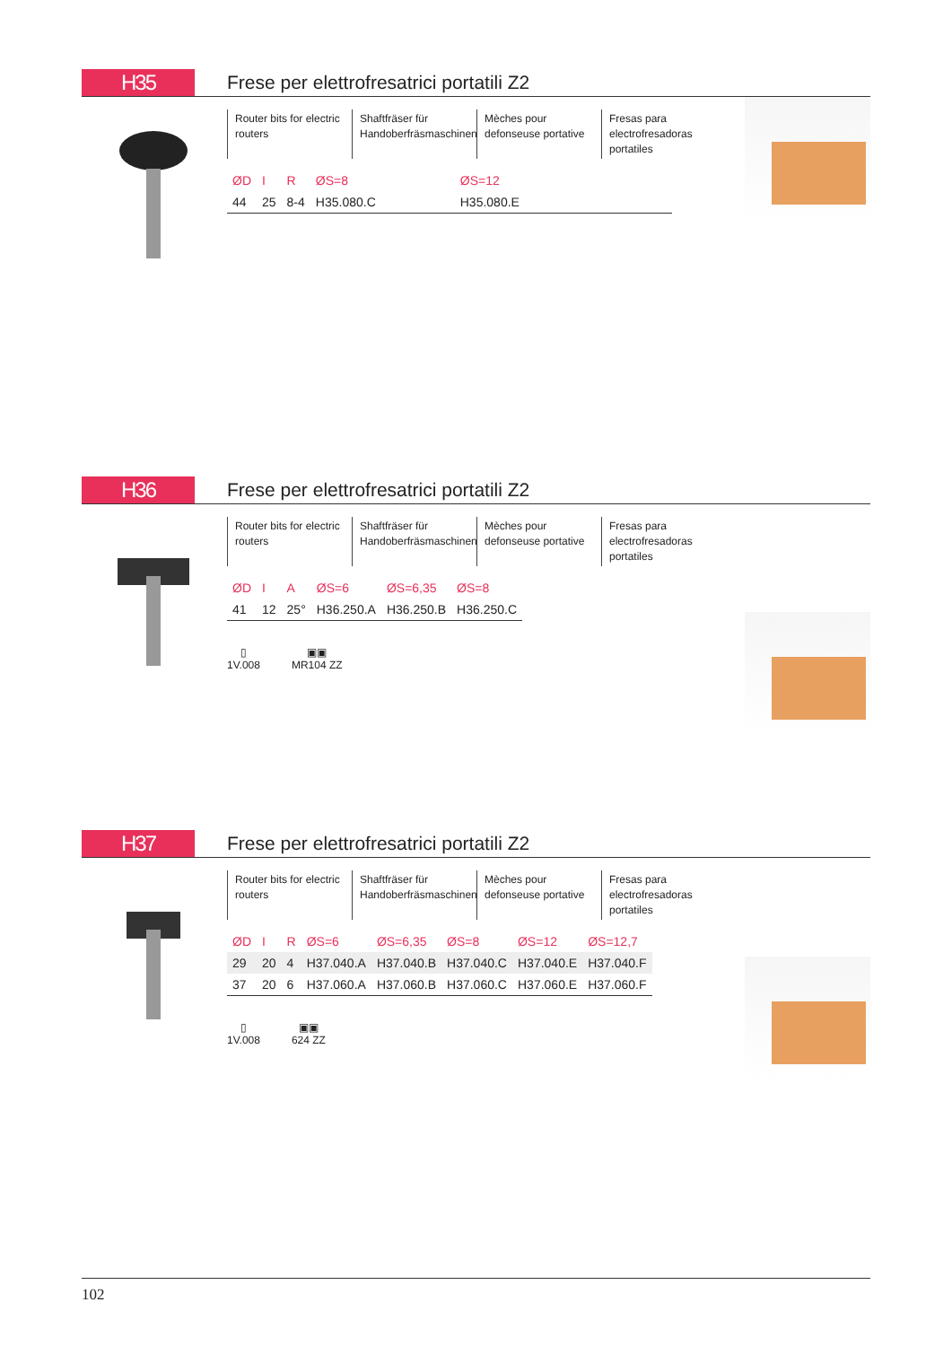H35
Frese per elettrofresatrici portatili Z2
Router bits for electric routers
Shaftfräser für Handoberfräsmaschinen
Mèches pour defonseuse portative
Fresas para electrofresadoras portatiles
| ØD | I | R | ØS=8 | | ØS=12 | | |
| --- | --- | --- | --- | --- | --- | --- | --- |
| 44 | 25 | 8-4 | H35.080.C | | H35.080.E | | |
H36
Frese per elettrofresatrici portatili Z2
Router bits for electric routers
Shaftfräser für Handoberfräsmaschinen
Mèches pour defonseuse portative
Fresas para electrofresadoras portatiles
| ØD | I | A | ØS=6 | ØS=6,35 | ØS=8 |
| --- | --- | --- | --- | --- | --- |
| 41 | 12 | 25° | H36.250.A | H36.250.B | H36.250.C |
▯
1V.008
▣▣
MR104 ZZ
H37
Frese per elettrofresatrici portatili Z2
Router bits for electric routers
Shaftfräser für Handoberfräsmaschinen
Mèches pour defonseuse portative
Fresas para electrofresadoras portatiles
| ØD | I | R | ØS=6 | ØS=6,35 | ØS=8 | ØS=12 | ØS=12,7 |
| --- | --- | --- | --- | --- | --- | --- | --- |
| 29 | 20 | 4 | H37.040.A | H37.040.B | H37.040.C | H37.040.E | H37.040.F |
| 37 | 20 | 6 | H37.060.A | H37.060.B | H37.060.C | H37.060.E | H37.060.F |
▯
1V.008
▣▣
624 ZZ
102